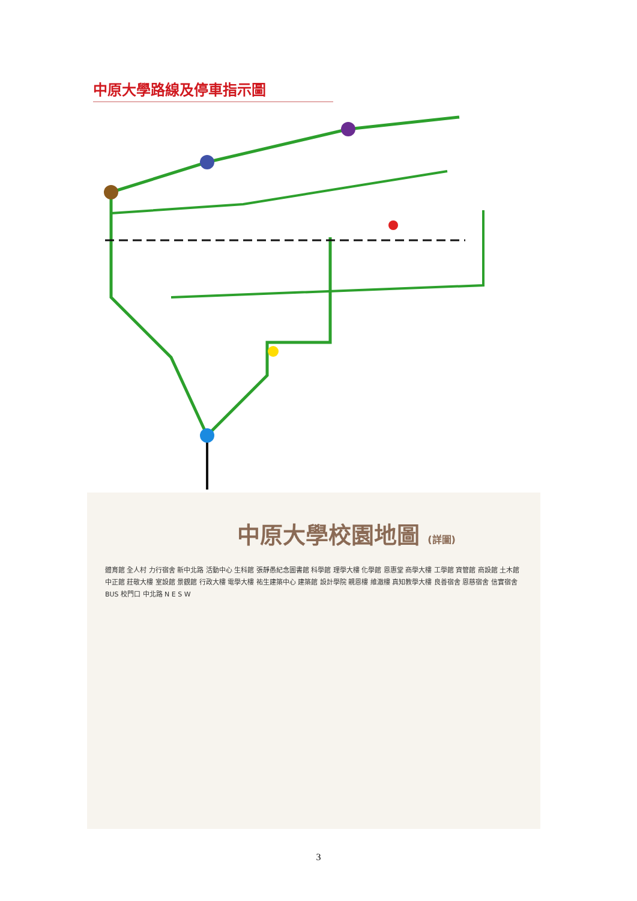中原大學路線及停車指示圖
中原大學校園地圖 (詳圖)
體育館 全人村 力行宿舍 新中北路 活動中心 生科館 張靜愚紀念圖書館 科學館 理學大樓 化學館 恩惠堂 商學大樓 工學館 資管館 商設館 土木館 中正館 莊敬大樓 室設館 景觀館 行政大樓 電學大樓 祐生建築中心 建築館 設計學院 親恩樓 維澈樓 真知教學大樓 良善宿舍 恩慈宿舍 信實宿舍 BUS 校門口 中北路 N E S W
3